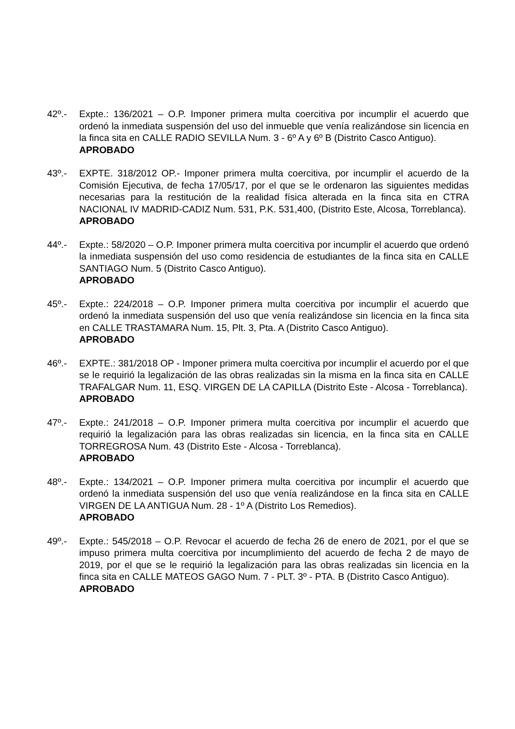42º.- Expte.: 136/2021 – O.P. Imponer primera multa coercitiva por incumplir el acuerdo que ordenó la inmediata suspensión del uso del inmueble que venía realizándose sin licencia en la finca sita en CALLE RADIO SEVILLA Num. 3 - 6º A y 6º B (Distrito Casco Antiguo).
APROBADO
43º.- EXPTE. 318/2012 OP.- Imponer primera multa coercitiva, por incumplir el acuerdo de la Comisión Ejecutiva, de fecha 17/05/17, por el que se le ordenaron las siguientes medidas necesarias para la restitución de la realidad física alterada en la finca sita en CTRA NACIONAL IV MADRID-CADIZ Num. 531, P.K. 531,400, (Distrito Este, Alcosa, Torreblanca).
APROBADO
44º.- Expte.: 58/2020 – O.P. Imponer primera multa coercitiva por incumplir el acuerdo que ordenó la inmediata suspensión del uso como residencia de estudiantes de la finca sita en CALLE SANTIAGO Num. 5 (Distrito Casco Antiguo).
APROBADO
45º.- Expte.: 224/2018 – O.P. Imponer primera multa coercitiva por incumplir el acuerdo que ordenó la inmediata suspensión del uso que venía realizándose sin licencia en la finca sita en CALLE TRASTAMARA Num. 15, Plt. 3, Pta. A (Distrito Casco Antiguo).
APROBADO
46º.- EXPTE.: 381/2018 OP - Imponer primera multa coercitiva por incumplir el acuerdo por el que se le requirió la legalización de las obras realizadas sin la misma en la finca sita en CALLE TRAFALGAR Num. 11, ESQ. VIRGEN DE LA CAPILLA (Distrito Este - Alcosa - Torreblanca).
APROBADO
47º.- Expte.: 241/2018 – O.P. Imponer primera multa coercitiva por incumplir el acuerdo que requirió la legalización para las obras realizadas sin licencia, en la finca sita en CALLE TORREGROSA Num. 43 (Distrito Este - Alcosa - Torreblanca).
APROBADO
48º.- Expte.: 134/2021 – O.P. Imponer primera multa coercitiva por incumplir el acuerdo que ordenó la inmediata suspensión del uso que venía realizándose en la finca sita en CALLE VIRGEN DE LA ANTIGUA Num. 28 - 1º A (Distrito Los Remedios).
APROBADO
49º.- Expte.: 545/2018 – O.P. Revocar el acuerdo de fecha 26 de enero de 2021, por el que se impuso primera multa coercitiva por incumplimiento del acuerdo de fecha 2 de mayo de 2019, por el que se le requirió la legalización para las obras realizadas sin licencia en la finca sita en CALLE MATEOS GAGO Num. 7 - PLT. 3º - PTA. B (Distrito Casco Antiguo).
APROBADO